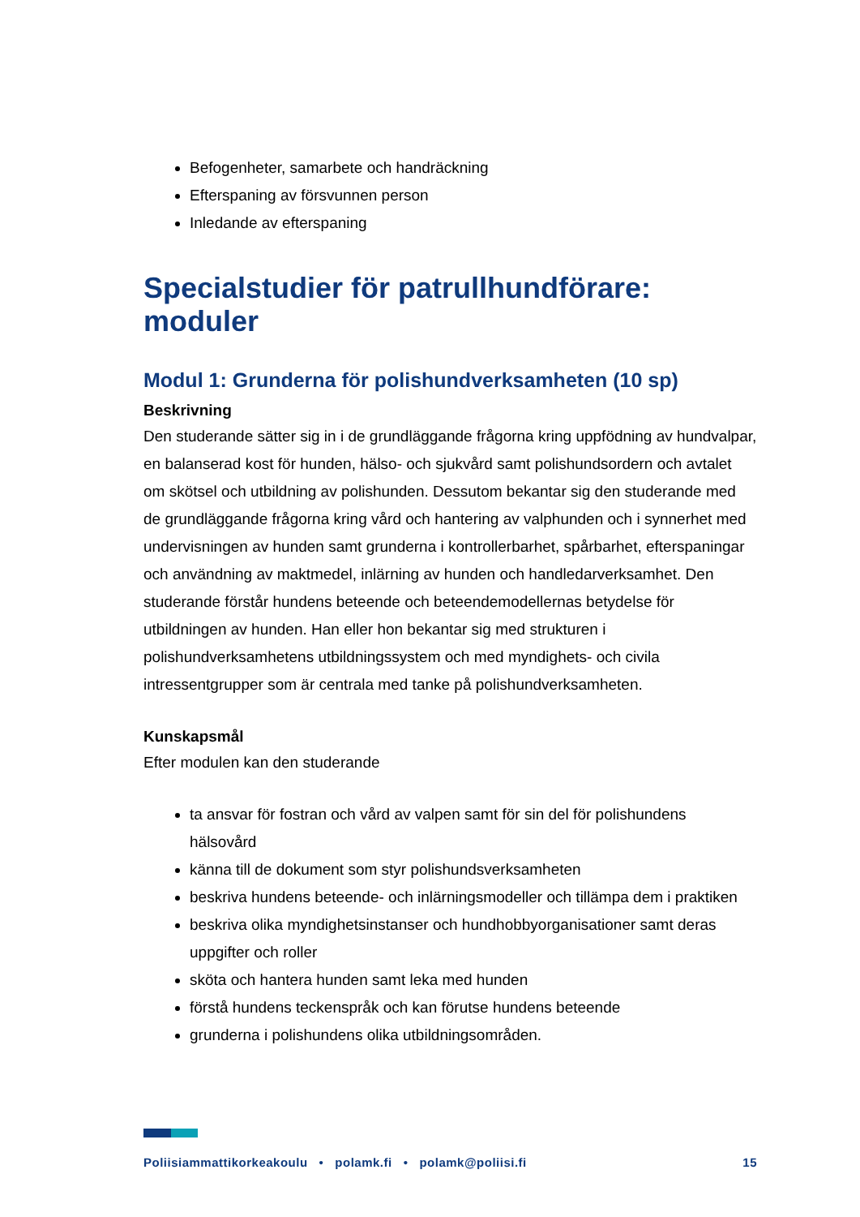Befogenheter, samarbete och handräckning
Efterspaning av försvunnen person
Inledande av efterspaning
Specialstudier för patrullhundförare: moduler
Modul 1: Grunderna för polishundverksamheten (10 sp)
Beskrivning
Den studerande sätter sig in i de grundläggande frågorna kring uppfödning av hundvalpar, en balanserad kost för hunden, hälso- och sjukvård samt polishundsordern och avtalet om skötsel och utbildning av polishunden. Dessutom bekantar sig den studerande med de grundläggande frågorna kring vård och hantering av valphunden och i synnerhet med undervisningen av hunden samt grunderna i kontrollerbarhet, spårbarhet, efterspaningar och användning av maktmedel, inlärning av hunden och handledarverksamhet. Den studerande förstår hundens beteende och beteendemodellernas betydelse för utbildningen av hunden. Han eller hon bekantar sig med strukturen i polishundverksamhetens utbildningssystem och med myndighets- och civila intressentgrupper som är centrala med tanke på polishundverksamheten.
Kunskapsmål
Efter modulen kan den studerande
ta ansvar för fostran och vård av valpen samt för sin del för polishundens hälsovård
känna till de dokument som styr polishundsverksamheten
beskriva hundens beteende- och inlärningsmodeller och tillämpa dem i praktiken
beskriva olika myndighetsinstanser och hundhobbyorganisationer samt deras uppgifter och roller
sköta och hantera hunden samt leka med hunden
förstå hundens teckenspråk och kan förutse hundens beteende
grunderna i polishundens olika utbildningsområden.
Poliisiammattikorkeakoulu • polamk.fi • polamk@poliisi.fi 15